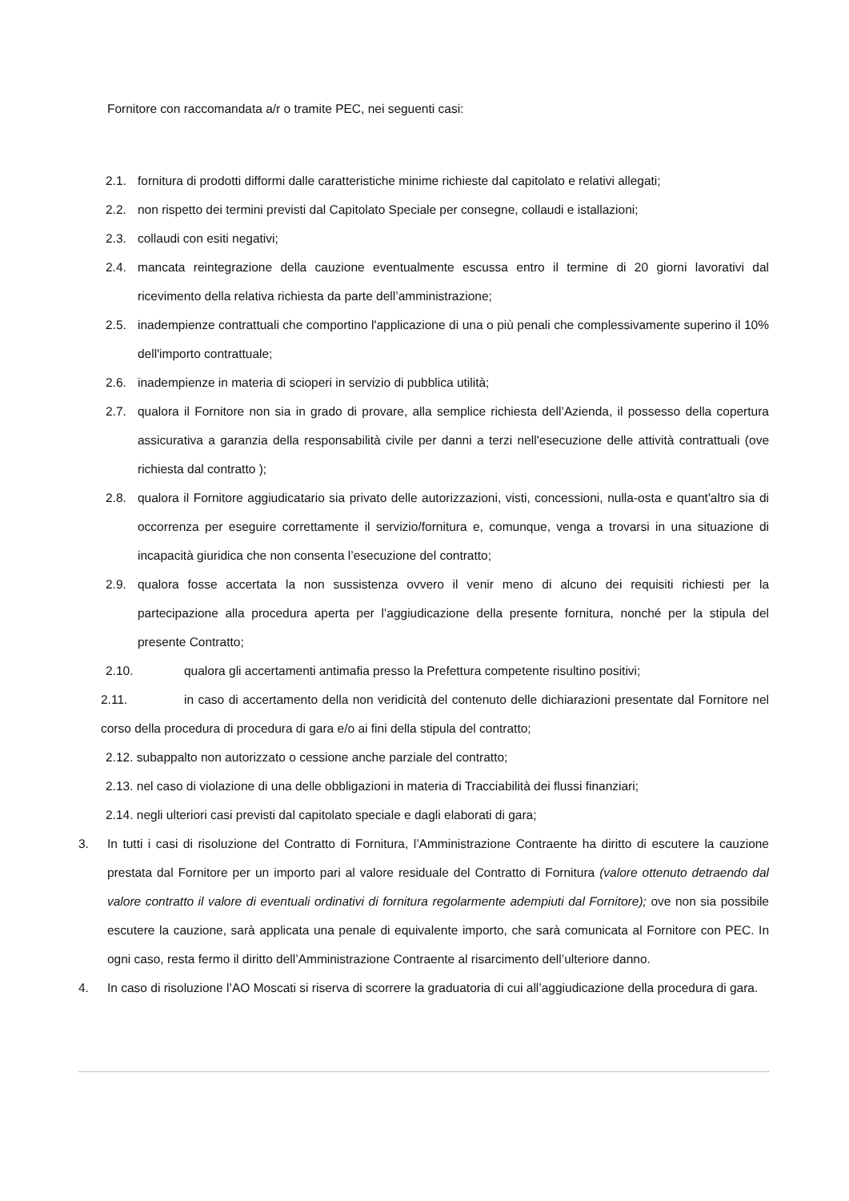Fornitore con raccomandata a/r o tramite PEC, nei seguenti casi:
2.1. fornitura di prodotti difformi dalle caratteristiche minime richieste dal capitolato e relativi allegati;
2.2. non rispetto dei termini previsti dal Capitolato Speciale per consegne, collaudi e istallazioni;
2.3. collaudi con esiti negativi;
2.4. mancata reintegrazione della cauzione eventualmente escussa entro il termine di 20 giorni lavorativi dal ricevimento della relativa richiesta da parte dell’amministrazione;
2.5. inadempienze contrattuali che comportino l'applicazione di una o più penali che complessivamente superino il 10% dell'importo contrattuale;
2.6. inadempienze in materia di scioperi in servizio di pubblica utilità;
2.7. qualora il Fornitore non sia in grado di provare, alla semplice richiesta dell’Azienda, il possesso della copertura assicurativa a garanzia della responsabilità civile per danni a terzi nell'esecuzione delle attività contrattuali (ove richiesta dal contratto );
2.8. qualora il Fornitore aggiudicatario sia privato delle autorizzazioni, visti, concessioni, nulla-osta e quant'altro sia di occorrenza per eseguire correttamente il servizio/fornitura e, comunque, venga a trovarsi in una situazione di incapacità giuridica che non consenta l’esecuzione del contratto;
2.9. qualora fosse accertata la non sussistenza ovvero il venir meno di alcuno dei requisiti richiesti per la partecipazione alla procedura aperta per l’aggiudicazione della presente fornitura, nonché per la stipula del presente Contratto;
2.10. qualora gli accertamenti antimafia presso la Prefettura competente risultino positivi;
2.11. in caso di accertamento della non veridicità del contenuto delle dichiarazioni presentate dal Fornitore nel corso della procedura di procedura di gara e/o ai fini della stipula del contratto;
2.12. subappalto non autorizzato o cessione anche parziale del contratto;
2.13. nel caso di violazione di una delle obbligazioni in materia di Tracciabilità dei flussi finanziari;
2.14. negli ulteriori casi previsti dal capitolato speciale e dagli elaborati di gara;
3. In tutti i casi di risoluzione del Contratto di Fornitura, l’Amministrazione Contraente ha diritto di escutere la cauzione prestata dal Fornitore per un importo pari al valore residuale del Contratto di Fornitura (valore ottenuto detraendo dal valore contratto il valore di eventuali ordinativi di fornitura regolarmente adempiuti dal Fornitore); ove non sia possibile escutere la cauzione, sarà applicata una penale di equivalente importo, che sarà comunicata al Fornitore con PEC. In ogni caso, resta fermo il diritto dell’Amministrazione Contraente al risarcimento dell’ulteriore danno.
4. In caso di risoluzione l’AO Moscati si riserva di scorrere la graduatoria di cui all’aggiudicazione della procedura di gara.